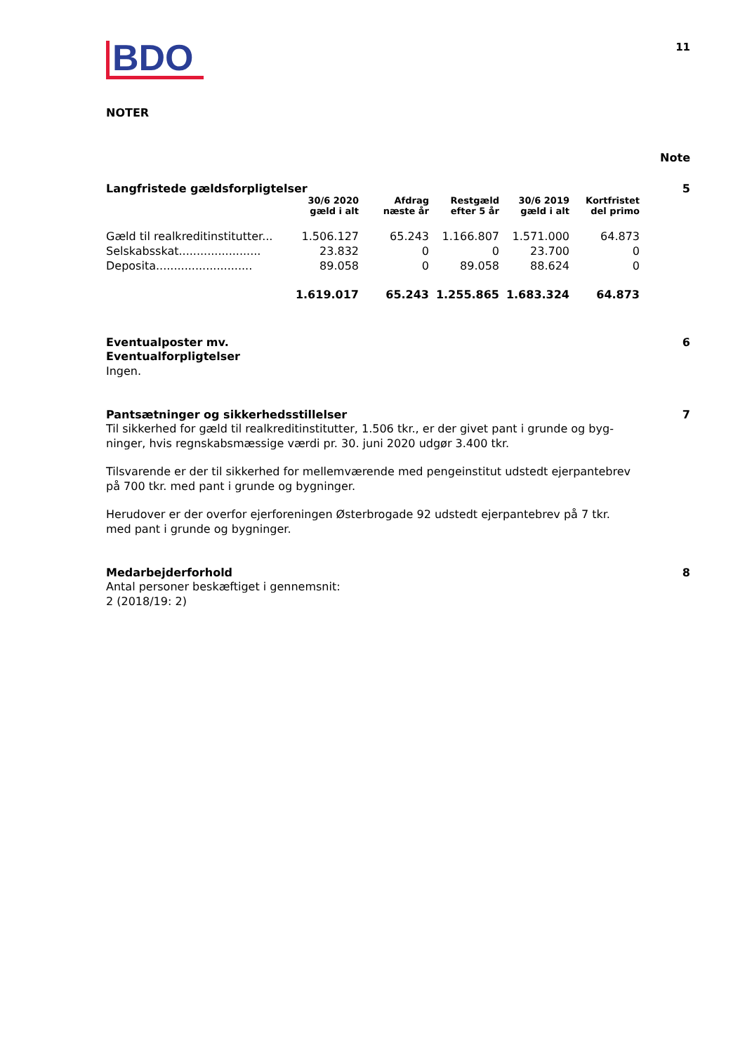BDO
11
NOTER
Note
Langfristede gældsforpligtelser 5
| | 30/6 2020 gæld i alt | Afdrag næste år | Restgæld efter 5 år | 30/6 2019 gæld i alt | Kortfristet del primo |
| --- | --- | --- | --- | --- | --- |
| Gæld til realkreditinstitutter... | 1.506.127 | 65.243 | 1.166.807 | 1.571.000 | 64.873 |
| Selskabsskat....................... | 23.832 | 0 | 0 | 23.700 | 0 |
| Deposita........................... | 89.058 | 0 | 89.058 | 88.624 | 0 |
| | 1.619.017 | 65.243 | 1.255.865 | 1.683.324 | 64.873 |
Eventualposter mv. 6
Eventualforpligtelser
Ingen.
Pantsætninger og sikkerhedsstillelser 7
Til sikkerhed for gæld til realkreditinstitutter, 1.506 tkr., er der givet pant i grunde og byg-ninger, hvis regnskabsmæssige værdi pr. 30. juni 2020 udgør 3.400 tkr.
Tilsvarende er der til sikkerhed for mellemværende med pengeinstitut udstedt ejerpantebrev på 700 tkr. med pant i grunde og bygninger.
Herudover er der overfor ejerforeningen Østerbrogade 92 udstedt ejerpantebrev på 7 tkr. med pant i grunde og bygninger.
Medarbejderforhold 8
Antal personer beskæftiget i gennemsnit:
2 (2018/19: 2)